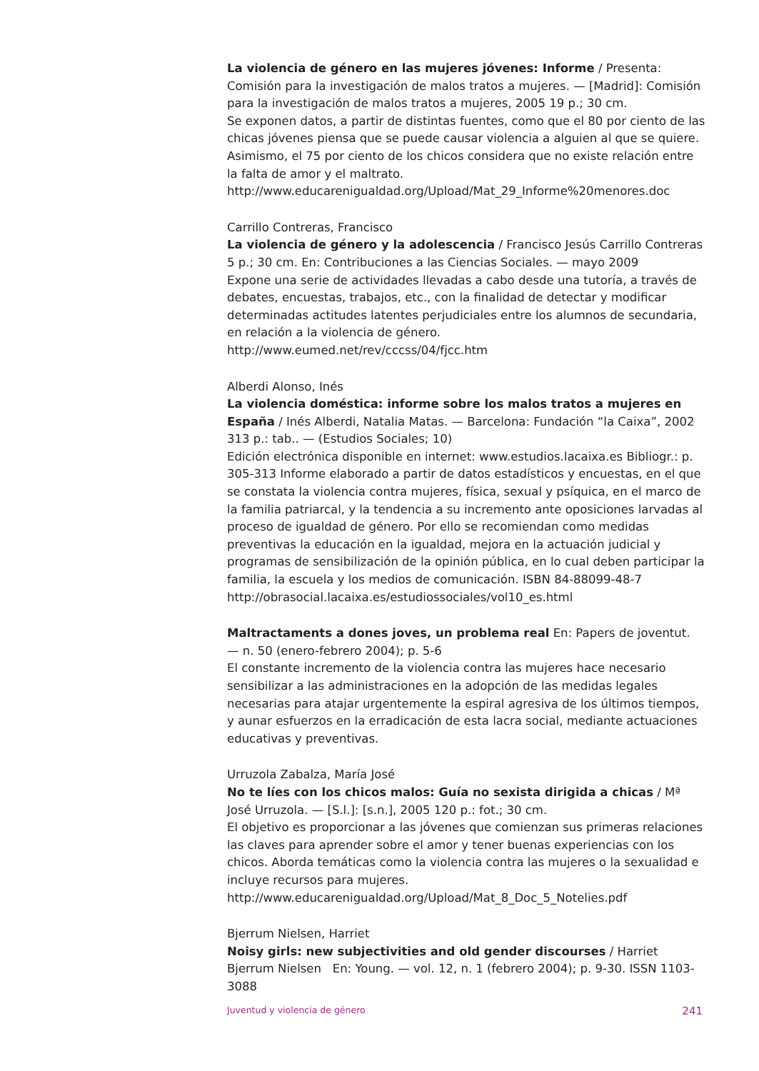La violencia de género en las mujeres jóvenes: Informe / Presenta: Comisión para la investigación de malos tratos a mujeres. — [Madrid]: Comisión para la investigación de malos tratos a mujeres, 2005 19 p.; 30 cm.
Se exponen datos, a partir de distintas fuentes, como que el 80 por ciento de las chicas jóvenes piensa que se puede causar violencia a alguien al que se quiere. Asimismo, el 75 por ciento de los chicos considera que no existe relación entre la falta de amor y el maltrato.
http://www.educarenigualdad.org/Upload/Mat_29_Informe%20menores.doc
Carrillo Contreras, Francisco
La violencia de género y la adolescencia / Francisco Jesús Carrillo Contreras 5 p.; 30 cm. En: Contribuciones a las Ciencias Sociales. — mayo 2009
Expone una serie de actividades llevadas a cabo desde una tutoría, a través de debates, encuestas, trabajos, etc., con la finalidad de detectar y modificar determinadas actitudes latentes perjudiciales entre los alumnos de secundaria, en relación a la violencia de género.
http://www.eumed.net/rev/cccss/04/fjcc.htm
Alberdi Alonso, Inés
La violencia doméstica: informe sobre los malos tratos a mujeres en España / Inés Alberdi, Natalia Matas. — Barcelona: Fundación “la Caixa”, 2002 313 p.: tab.. — (Estudios Sociales; 10)
Edición electrónica disponible en internet: www.estudios.lacaixa.es Bibliogr.: p. 305-313 Informe elaborado a partir de datos estadísticos y encuestas, en el que se constata la violencia contra mujeres, física, sexual y psíquica, en el marco de la familia patriarcal, y la tendencia a su incremento ante oposiciones larvadas al proceso de igualdad de género. Por ello se recomiendan como medidas preventivas la educación en la igualdad, mejora en la actuación judicial y programas de sensibilización de la opinión pública, en lo cual deben participar la familia, la escuela y los medios de comunicación. ISBN 84-88099-48-7
http://obrasocial.lacaixa.es/estudiossociales/vol10_es.html
Maltractaments a dones joves, un problema real En: Papers de joventut. — n. 50 (enero-febrero 2004); p. 5-6
El constante incremento de la violencia contra las mujeres hace necesario sensibilizar a las administraciones en la adopción de las medidas legales necesarias para atajar urgentemente la espiral agresiva de los últimos tiempos, y aunar esfuerzos en la erradicación de esta lacra social, mediante actuaciones educativas y preventivas.
Urruzola Zabalza, María José
No te líes con los chicos malos: Guía no sexista dirigida a chicas / Mª José Urruzola. — [S.l.]: [s.n.], 2005 120 p.: fot.; 30 cm.
El objetivo es proporcionar a las jóvenes que comienzan sus primeras relaciones las claves para aprender sobre el amor y tener buenas experiencias con los chicos. Aborda temáticas como la violencia contra las mujeres o la sexualidad e incluye recursos para mujeres.
http://www.educarenigualdad.org/Upload/Mat_8_Doc_5_Notelies.pdf
Bjerrum Nielsen, Harriet
Noisy girls: new subjectivities and old gender discourses / Harriet Bjerrum Nielsen En: Young. — vol. 12, n. 1 (febrero 2004); p. 9-30. ISSN 1103-3088
Juventud y violencia de género 241